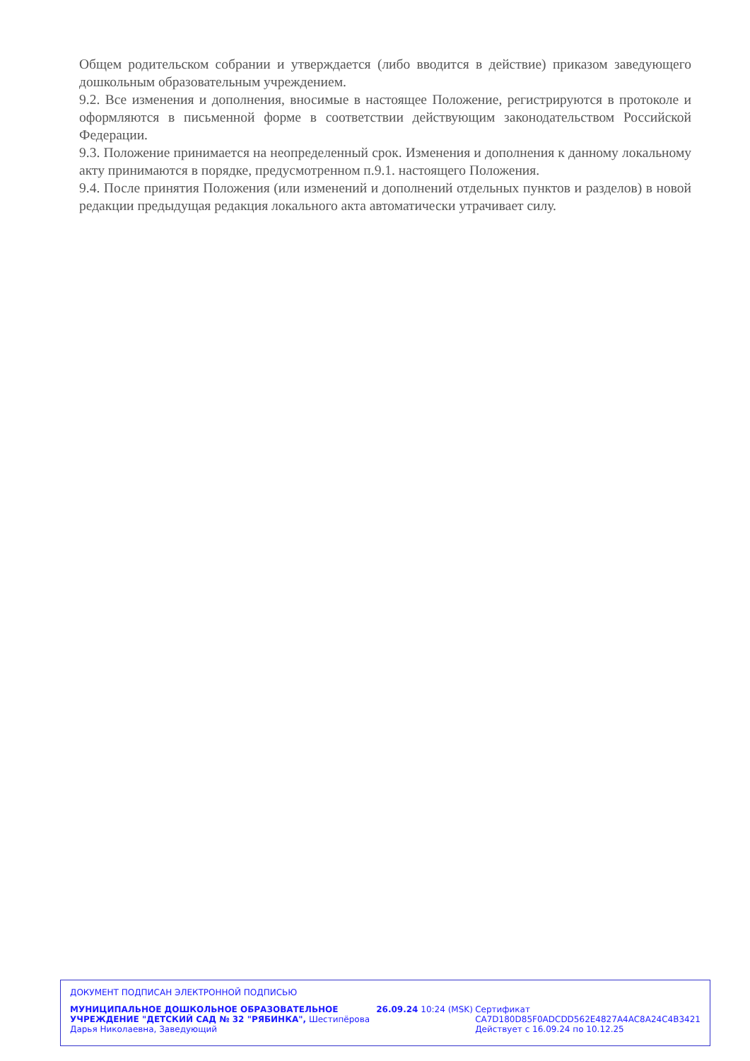Общем родительском собрании и утверждается (либо вводится в действие) приказом заведующего дошкольным образовательным учреждением.
9.2. Все изменения и дополнения, вносимые в настоящее Положение, регистрируются в протоколе и оформляются в письменной форме в соответствии действующим законодательством Российской Федерации.
9.3. Положение принимается на неопределенный срок. Изменения и дополнения к данному локальному акту принимаются в порядке, предусмотренном п.9.1. настоящего Положения.
9.4. После принятия Положения (или изменений и дополнений отдельных пунктов и разделов) в новой редакции предыдущая редакция локального акта автоматически утрачивает силу.
ДОКУМЕНТ ПОДПИСАН ЭЛЕКТРОННОЙ ПОДПИСЬЮ
МУНИЦИПАЛЬНОЕ ДОШКОЛЬНОЕ ОБРАЗОВАТЕЛЬНОЕ УЧРЕЖДЕНИЕ "ДЕТСКИЙ САД № 32 "РЯБИНКА", Шестипёрова Дарья Николаевна, Заведующий
26.09.24 10:24 (MSK) Сертификат CA7D180D85F0ADCDD562E4827A4AC8A24C4B3421
Действует с 16.09.24 по 10.12.25